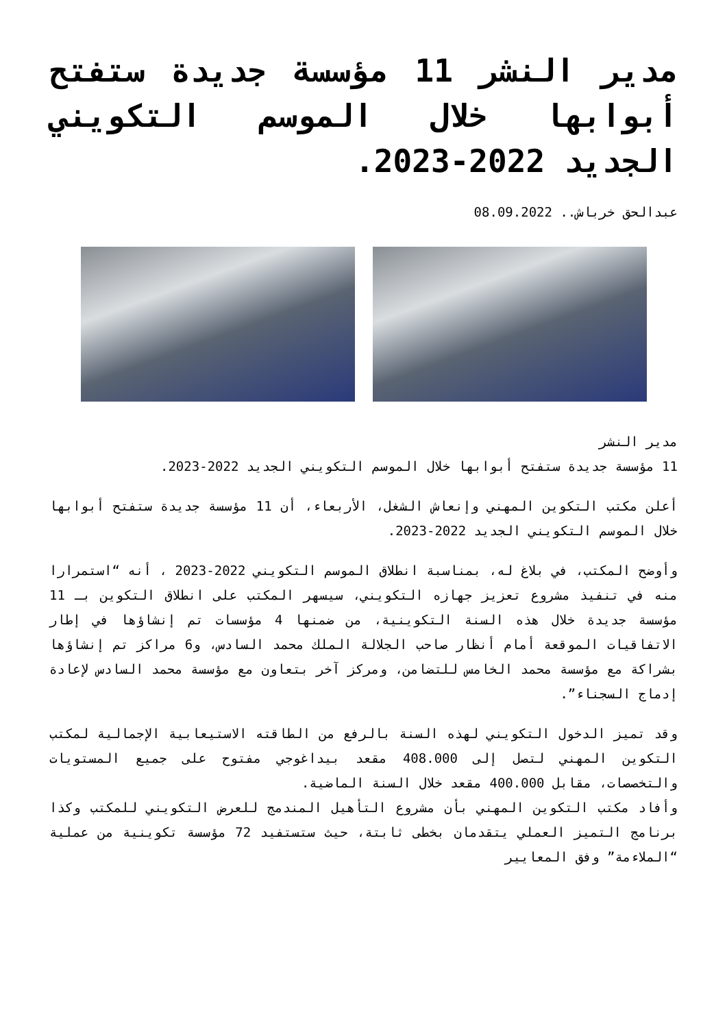مدير النشر 11 مؤسسة جديدة ستفتح أبوابها خلال الموسم التكويني الجديد 2022-2023.
عبدالحق خرباش.. 08.09.2022
مدير النشر
11 مؤسسة جديدة ستفتح أبوابها خلال الموسم التكويني الجديد 2022-2023.
أعلن مكتب التكوين المهني وإنعاش الشغل، الأربعاء، أن 11 مؤسسة جديدة ستفتح أبوابها خلال الموسم التكويني الجديد 2022-2023.
وأوضح المكتب، في بلاغ له، بمناسبة انطلاق الموسم التكويني 2022-2023 ، أنه “استمرارا منه في تنفيذ مشروع تعزيز جهازه التكويني، سيسهر المكتب على انطلاق التكوين بـ 11 مؤسسة جديدة خلال هذه السنة التكوينية، من ضمنها 4 مؤسسات تم إنشاؤها في إطار الاتفاقيات الموقعة أمام أنظار صاحب الجلالة الملك محمد السادس، و6 مراكز تم إنشاؤها بشراكة مع مؤسسة محمد الخامس للتضامن، ومركز آخر بتعاون مع مؤسسة محمد السادس لإعادة إدماج السجناء”.
وقد تميز الدخول التكويني لهذه السنة بالرفع من الطاقته الاستيعابية الإجمالية لمكتب التكوين المهني لتصل إلى 408.000 مقعد بيداغوجي مفتوح على جميع المستويات والتخصصات، مقابل 400.000 مقعد خلال السنة الماضية.
وأفاد مكتب التكوين المهني بأن مشروع التأهيل المندمج للعرض التكويني للمكتب وكذا برنامج التميز العملي يتقدمان بخطى ثابتة، حيث ستستفيد 72 مؤسسة تكوينية من عملية “الملاءمة” وفق المعايير